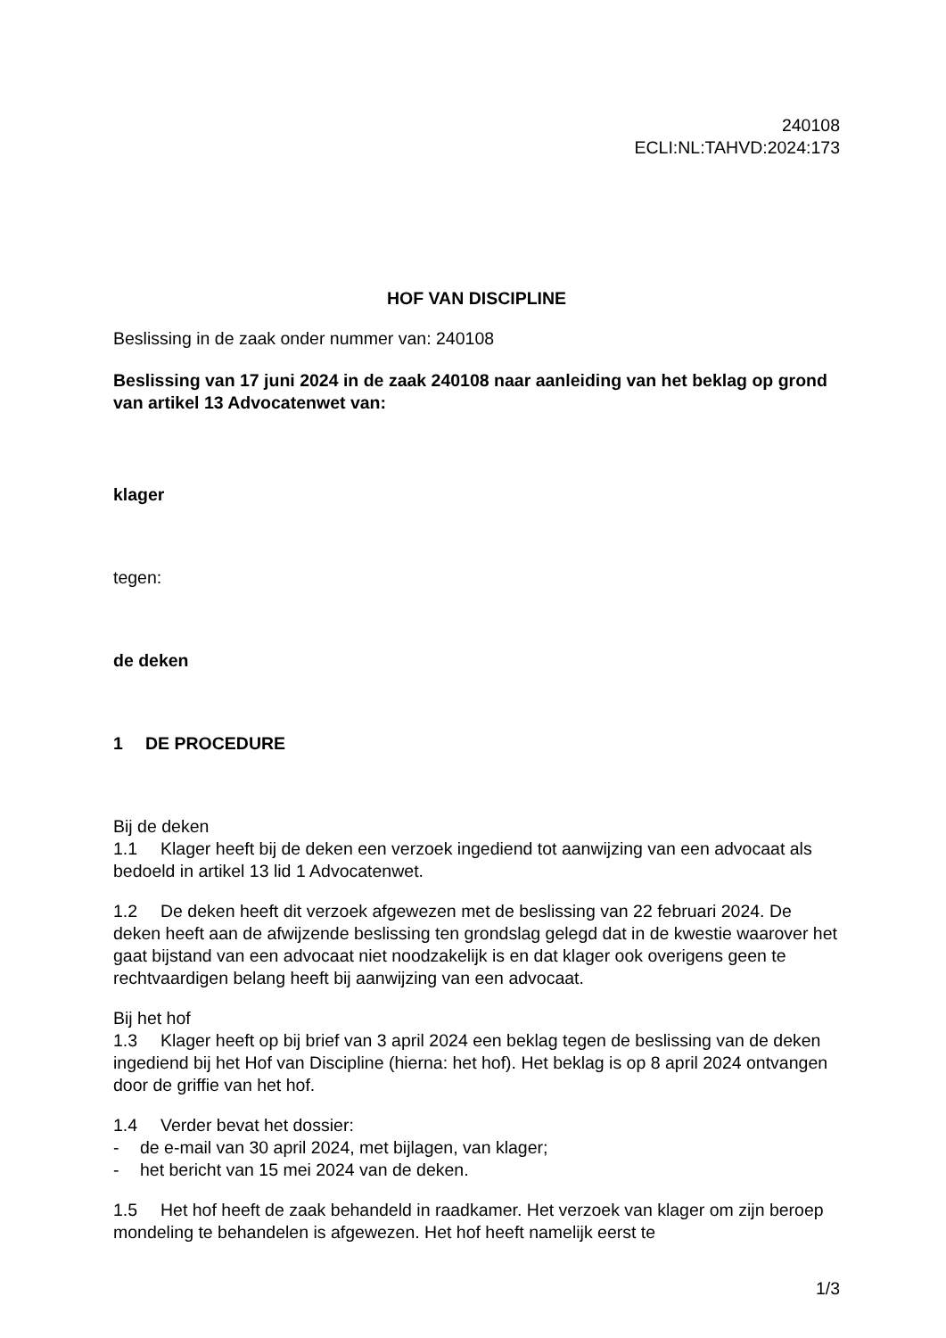240108
ECLI:NL:TAHVD:2024:173
HOF VAN DISCIPLINE
Beslissing in de zaak onder nummer van: 240108
Beslissing van 17 juni 2024 in de zaak 240108 naar aanleiding van het beklag op grond van artikel 13 Advocatenwet van:
klager
tegen:
de deken
1 DE PROCEDURE
Bij de deken
1.1 Klager heeft bij de deken een verzoek ingediend tot aanwijzing van een advocaat als bedoeld in artikel 13 lid 1 Advocatenwet.
1.2 De deken heeft dit verzoek afgewezen met de beslissing van 22 februari 2024. De deken heeft aan de afwijzende beslissing ten grondslag gelegd dat in de kwestie waarover het gaat bijstand van een advocaat niet noodzakelijk is en dat klager ook overigens geen te rechtvaardigen belang heeft bij aanwijzing van een advocaat.
Bij het hof
1.3 Klager heeft op bij brief van 3 april 2024 een beklag tegen de beslissing van de deken ingediend bij het Hof van Discipline (hierna: het hof). Het beklag is op 8 april 2024 ontvangen door de griffie van het hof.
1.4 Verder bevat het dossier:
- de e-mail van 30 april 2024, met bijlagen, van klager;
- het bericht van 15 mei 2024 van de deken.
1.5 Het hof heeft de zaak behandeld in raadkamer. Het verzoek van klager om zijn beroep mondeling te behandelen is afgewezen. Het hof heeft namelijk eerst te
1/3